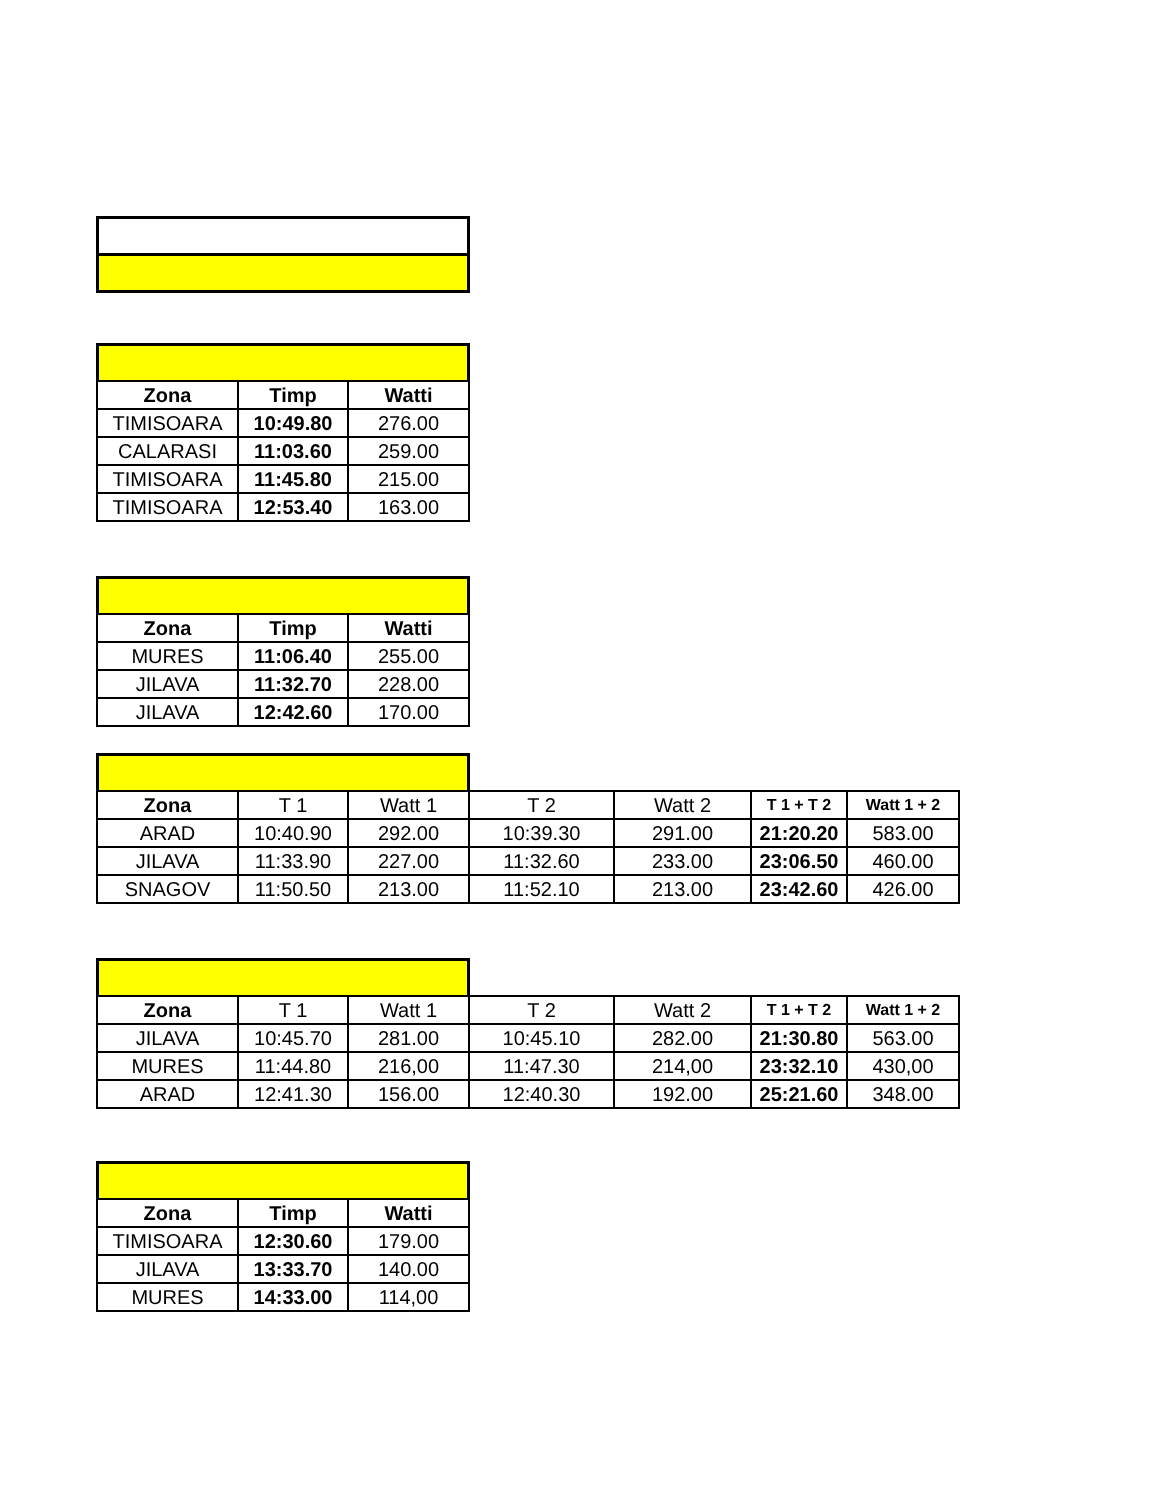| Zona | Timp | Watti |
| --- | --- | --- |
| TIMISOARA | 10:49.80 | 276.00 |
| CALARASI | 11:03.60 | 259.00 |
| TIMISOARA | 11:45.80 | 215.00 |
| TIMISOARA | 12:53.40 | 163.00 |
| Zona | Timp | Watti |
| --- | --- | --- |
| MURES | 11:06.40 | 255.00 |
| JILAVA | 11:32.70 | 228.00 |
| JILAVA | 12:42.60 | 170.00 |
| Zona | T 1 | Watt 1 | T 2 | Watt 2 | T 1 + T 2 | Watt 1 + 2 |
| ARAD | 10:40.90 | 292.00 | 10:39.30 | 291.00 | 21:20.20 | 583.00 |
| JILAVA | 11:33.90 | 227.00 | 11:32.60 | 233.00 | 23:06.50 | 460.00 |
| SNAGOV | 11:50.50 | 213.00 | 11:52.10 | 213.00 | 23:42.60 | 426.00 |
| Zona | T 1 | Watt 1 | T 2 | Watt 2 | T 1 + T 2 | Watt 1 + 2 |
| JILAVA | 10:45.70 | 281.00 | 10:45.10 | 282.00 | 21:30.80 | 563.00 |
| MURES | 11:44.80 | 216,00 | 11:47.30 | 214,00 | 23:32.10 | 430,00 |
| ARAD | 12:41.30 | 156.00 | 12:40.30 | 192.00 | 25:21.60 | 348.00 |
| Zona | Timp | Watti |
| --- | --- | --- |
| TIMISOARA | 12:30.60 | 179.00 |
| JILAVA | 13:33.70 | 140.00 |
| MURES | 14:33.00 | 114,00 |